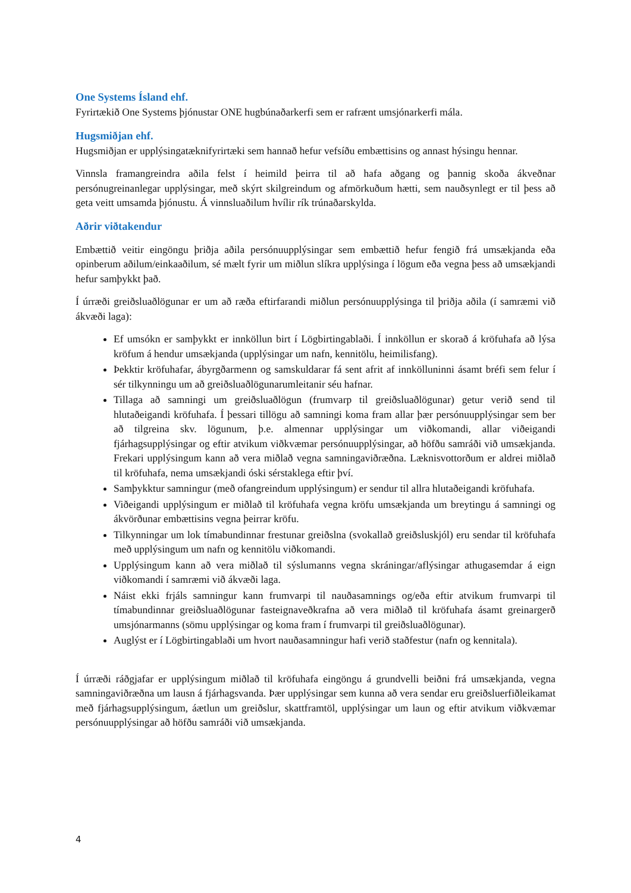One Systems Ísland ehf.
Fyrirtækið One Systems þjónustar ONE hugbúnaðarkerfi sem er rafrænt umsjónarkerfi mála.
Hugsmiðjan ehf.
Hugsmiðjan er upplýsingatæknifyrirtæki sem hannað hefur vefsíðu embættisins og annast hýsingu hennar.
Vinnsla framangreindra aðila felst í heimild þeirra til að hafa aðgang og þannig skoða ákveðnar persónugreinanlegar upplýsingar, með skýrt skilgreindum og afmörkuðum hætti, sem nauðsynlegt er til þess að geta veitt umsamda þjónustu. Á vinnsluaðilum hvílir rík trúnaðarskylda.
Aðrir viðtakendur
Embættið veitir eingöngu þriðja aðila persónuupplýsingar sem embættið hefur fengið frá umsækjanda eða opinberum aðilum/einkaaðilum, sé mælt fyrir um miðlun slíkra upplýsinga í lögum eða vegna þess að umsækjandi hefur samþykkt það.
Í úrræði greiðsluaðlögunar er um að ræða eftirfarandi miðlun persónuupplýsinga til þriðja aðila (í samræmi við ákvæði laga):
Ef umsókn er samþykkt er innköllun birt í Lögbirtingablaði. Í innköllun er skorað á kröfuhafa að lýsa kröfum á hendur umsækjanda (upplýsingar um nafn, kennitölu, heimilisfang).
Þekktir kröfuhafar, ábyrgðarmenn og samskuldarar fá sent afrit af innkölluninni ásamt bréfi sem felur í sér tilkynningu um að greiðsluaðlögunarumleitanir séu hafnar.
Tillaga að samningi um greiðsluaðlögun (frumvarp til greiðsluaðlögunar) getur verið send til hlutaðeigandi kröfuhafa. Í þessari tillögu að samningi koma fram allar þær persónuupplýsingar sem ber að tilgreina skv. lögunum, þ.e. almennar upplýsingar um viðkomandi, allar viðeigandi fjárhagsupplýsingar og eftir atvikum viðkvæmar persónuupplýsingar, að höfðu samráði við umsækjanda. Frekari upplýsingum kann að vera miðlað vegna samningaviðræðna. Læknisvottorðum er aldrei miðlað til kröfuhafa, nema umsækjandi óski sérstaklega eftir því.
Samþykktur samningur (með ofangreindum upplýsingum) er sendur til allra hlutaðeigandi kröfuhafa.
Viðeigandi upplýsingum er miðlað til kröfuhafa vegna kröfu umsækjanda um breytingu á samningi og ákvörðunar embættisins vegna þeirrar kröfu.
Tilkynningar um lok tímabundinnar frestunar greiðslna (svokallað greiðsluskjól) eru sendar til kröfuhafa með upplýsingum um nafn og kennitölu viðkomandi.
Upplýsingum kann að vera miðlað til sýslumanns vegna skráningar/aflýsingar athugasemdar á eign viðkomandi í samræmi við ákvæði laga.
Náist ekki frjáls samningur kann frumvarpi til nauðasamnings og/eða eftir atvikum frumvarpi til tímabundinnar greiðsluaðlögunar fasteignaveðkrafna að vera miðlað til kröfuhafa ásamt greinargerð umsjónarmanns (sömu upplýsingar og koma fram í frumvarpi til greiðsluaðlögunar).
Auglýst er í Lögbirtingablaði um hvort nauðasamningur hafi verið staðfestur (nafn og kennitala).
Í úrræði ráðgjafar er upplýsingum miðlað til kröfuhafa eingöngu á grundvelli beiðni frá umsækjanda, vegna samningaviðræðna um lausn á fjárhagsvanda. Þær upplýsingar sem kunna að vera sendar eru greiðsluerfiðleikamat með fjárhagsupplýsingum, áætlun um greiðslur, skattframtöl, upplýsingar um laun og eftir atvikum viðkvæmar persónuupplýsingar að höfðu samráði við umsækjanda.
4